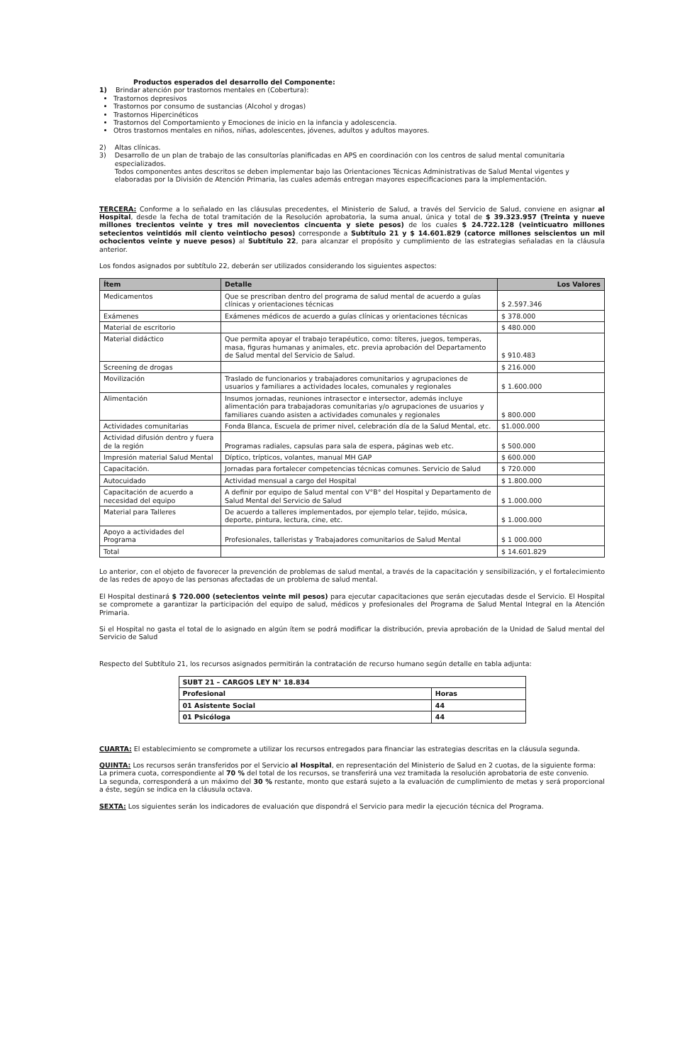Productos esperados del desarrollo del Componente:
1) Brindar atención por trastornos mentales en (Cobertura):
Trastornos depresivos
Trastornos por consumo de sustancias (Alcohol y drogas)
Trastornos Hipercinéticos
Trastornos del Comportamiento y Emociones de inicio en la infancia y adolescencia.
Otros trastornos mentales en niños, niñas, adolescentes, jóvenes, adultos y adultos mayores.
2) Altas clínicas.
3) Desarrollo de un plan de trabajo de las consultorías planificadas en APS en coordinación con los centros de salud mental comunitaria especializados.
Todos componentes antes descritos se deben implementar bajo las Orientaciones Técnicas Administrativas de Salud Mental vigentes y elaboradas por la División de Atención Primaria, las cuales además entregan mayores especificaciones para la implementación.
TERCERA: Conforme a lo señalado en las cláusulas precedentes, el Ministerio de Salud, a través del Servicio de Salud, conviene en asignar al Hospital, desde la fecha de total tramitación de la Resolución aprobatoria, la suma anual, única y total de $ 39.323.957 (Treinta y nueve millones trecientos veinte y tres mil novecientos cincuenta y siete pesos) de los cuales $ 24.722.128 (veinticuatro millones setecientos veintidós mil ciento veintiocho pesos) corresponde a Subtítulo 21 y $ 14.601.829 (catorce millones seiscientos un mil ochocientos veinte y nueve pesos) al Subtítulo 22, para alcanzar el propósito y cumplimiento de las estrategias señaladas en la cláusula anterior.
Los fondos asignados por subtítulo 22, deberán ser utilizados considerando los siguientes aspectos:
| Ítem | Detalle | Los Valores |
| --- | --- | --- |
| Medicamentos | Que se prescriban dentro del programa de salud mental de acuerdo a guías clínicas y orientaciones técnicas | $ 2.597.346 |
| Exámenes | Exámenes médicos de acuerdo a guías clínicas y orientaciones técnicas | $ 378.000 |
| Material de escritorio | | $ 480.000 |
| Material didáctico | Que permita apoyar el trabajo terapéutico, como: títeres, juegos, temperas, masa, figuras humanas y animales, etc. previa aprobación del Departamento de Salud mental del Servicio de Salud. | $ 910.483 |
| Screening de drogas | | $ 216.000 |
| Movilización | Traslado de funcionarios y trabajadores comunitarios y agrupaciones de usuarios y familiares a actividades locales, comunales y regionales | $ 1.600.000 |
| Alimentación | Insumos jornadas, reuniones intrasector e intersector, además incluye alimentación para trabajadoras comunitarias y/o agrupaciones de usuarios y familiares cuando asisten a actividades comunales y regionales | $ 800.000 |
| Actividades comunitarias | Fonda Blanca, Escuela de primer nivel, celebración día de la Salud Mental, etc. | $1.000.000 |
| Actividad difusión dentro y fuera de la región | Programas radiales, capsulas para sala de espera, páginas web etc. | $ 500.000 |
| Impresión material Salud Mental | Díptico, trípticos, volantes, manual MH GAP | $ 600.000 |
| Capacitación. | Jornadas para fortalecer competencias técnicas comunes. Servicio de Salud | $ 720.000 |
| Autocuidado | Actividad mensual a cargo del Hospital | $ 1.800.000 |
| Capacitación de acuerdo a necesidad del equipo | A definir por equipo de Salud mental con V°B° del Hospital y Departamento de Salud Mental del Servicio de Salud | $ 1.000.000 |
| Material para Talleres | De acuerdo a talleres implementados, por ejemplo telar, tejido, música, deporte, pintura, lectura, cine, etc. | $ 1.000.000 |
| Apoyo a actividades del Programa | Profesionales, talleristas y Trabajadores comunitarios de Salud Mental | $ 1 000.000 |
| Total | | $ 14.601.829 |
Lo anterior, con el objeto de favorecer la prevención de problemas de salud mental, a través de la capacitación y sensibilización, y el fortalecimiento de las redes de apoyo de las personas afectadas de un problema de salud mental.
El Hospital destinará $ 720.000 (setecientos veinte mil pesos) para ejecutar capacitaciones que serán ejecutadas desde el Servicio. El Hospital se compromete a garantizar la participación del equipo de salud, médicos y profesionales del Programa de Salud Mental Integral en la Atención Primaria.
Si el Hospital no gasta el total de lo asignado en algún ítem se podrá modificar la distribución, previa aprobación de la Unidad de Salud mental del Servicio de Salud
Respecto del Subtítulo 21, los recursos asignados permitirán la contratación de recurso humano según detalle en tabla adjunta:
| SUBT 21 – CARGOS LEY N° 18.834 | |
| Profesional | Horas |
| 01 Asistente Social | 44 |
| 01 Psicóloga | 44 |
CUARTA: El establecimiento se compromete a utilizar los recursos entregados para financiar las estrategias descritas en la cláusula segunda.
QUINTA: Los recursos serán transferidos por el Servicio al Hospital, en representación del Ministerio de Salud en 2 cuotas, de la siguiente forma:
La primera cuota, correspondiente al 70 % del total de los recursos, se transferirá una vez tramitada la resolución aprobatoria de este convenio.
La segunda, corresponderá a un máximo del 30 % restante, monto que estará sujeto a la evaluación de cumplimiento de metas y será proporcional a éste, según se indica en la cláusula octava.
SEXTA: Los siguientes serán los indicadores de evaluación que dispondrá el Servicio para medir la ejecución técnica del Programa.